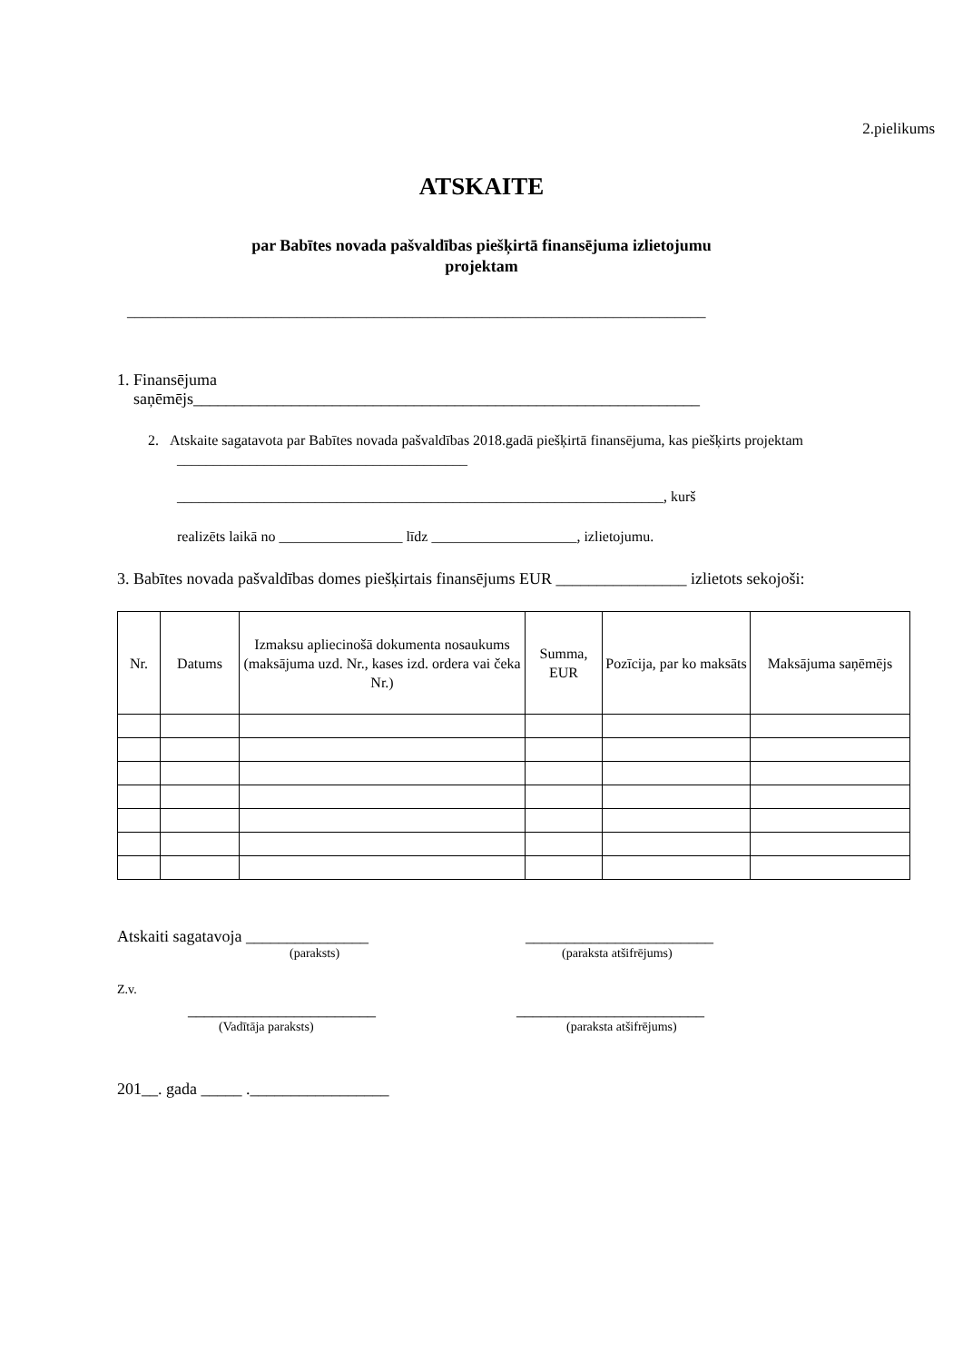2.pielikums
ATSKAITE
par Babītes novada pašvaldības piešķirtā finansējuma izlietojumu
projektam
___________________________________________________________________________
1. Finansējuma
saņēmējs______________________________________________________________
2. Atskaite sagatavota par Babītes novada pašvaldības 2018.gadā piešķirtā finansējuma, kas piešķirts projektam ________________________________________
___________________________________________________________________, kurš
realizēts laikā no _________________ līdz ____________________, izlietojumu.
3. Babītes novada pašvaldības domes piešķirtais finansējums EUR ________________ izlietots sekojoši:
| Nr. | Datums | Izmaksu apliecinošā dokumenta nosaukums (maksājuma uzd. Nr., kases izd. ordera vai čeka Nr.) | Summa, EUR | Pozīcija, par ko maksāts | Maksājuma saņēmējs |
| --- | --- | --- | --- | --- | --- |
Atskaiti sagatavoja _______________ _______________________
(paraksts) (paraksta atšifrējums)
Z.v.
_______________________ _______________________
(Vadītāja paraksts) (paraksta atšifrējums)
201__. gada _____ ._________________